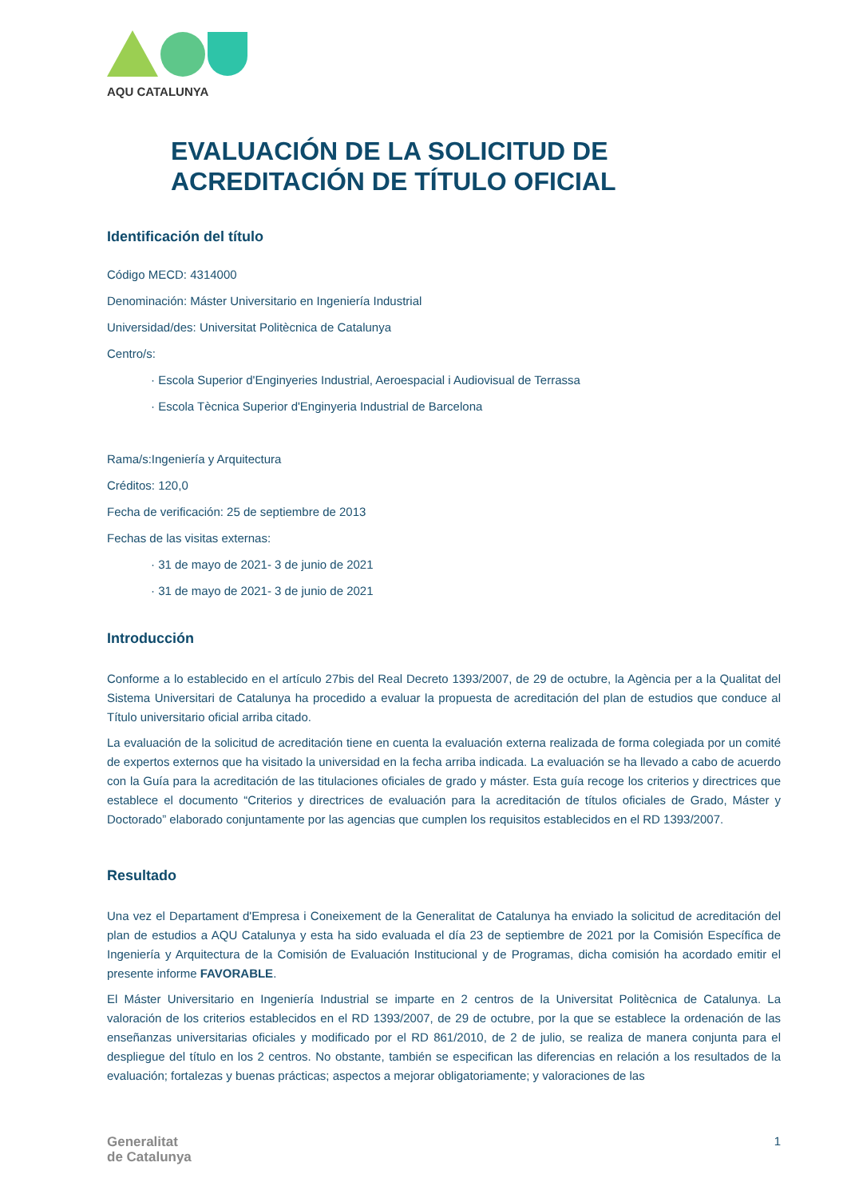AQU CATALUNYA
EVALUACIÓN DE LA SOLICITUD DE
ACREDITACIÓN DE TÍTULO OFICIAL
Identificación del título
Código MECD: 4314000
Denominación: Máster Universitario en Ingeniería Industrial
Universidad/des: Universitat Politècnica de Catalunya
Centro/s:
· Escola Superior d'Enginyeries Industrial, Aeroespacial i Audiovisual de Terrassa
· Escola Tècnica Superior d'Enginyeria Industrial de Barcelona
Rama/s:Ingeniería y Arquitectura
Créditos: 120,0
Fecha de verificación: 25 de septiembre de 2013
Fechas de las visitas externas:
· 31 de mayo de 2021- 3 de junio de 2021
· 31 de mayo de 2021- 3 de junio de 2021
Introducción
Conforme a lo establecido en el artículo 27bis del Real Decreto 1393/2007, de 29 de octubre, la Agència per a la Qualitat del Sistema Universitari de Catalunya ha procedido a evaluar la propuesta de acreditación del plan de estudios que conduce al Título universitario oficial arriba citado.
La evaluación de la solicitud de acreditación tiene en cuenta la evaluación externa realizada de forma colegiada por un comité de expertos externos que ha visitado la universidad en la fecha arriba indicada. La evaluación se ha llevado a cabo de acuerdo con la Guía para la acreditación de las titulaciones oficiales de grado y máster. Esta guía recoge los criterios y directrices que establece el documento “Criterios y directrices de evaluación para la acreditación de títulos oficiales de Grado, Máster y Doctorado” elaborado conjuntamente por las agencias que cumplen los requisitos establecidos en el RD 1393/2007.
Resultado
Una vez el Departament d'Empresa i Coneixement de la Generalitat de Catalunya ha enviado la solicitud de acreditación del plan de estudios a AQU Catalunya y esta ha sido evaluada el día 23 de septiembre de 2021 por la Comisión Específica de Ingeniería y Arquitectura de la Comisión de Evaluación Institucional y de Programas, dicha comisión ha acordado emitir el presente informe FAVORABLE.
El Máster Universitario en Ingeniería Industrial se imparte en 2 centros de la Universitat Politècnica de Catalunya. La valoración de los criterios establecidos en el RD 1393/2007, de 29 de octubre, por la que se establece la ordenación de las enseñanzas universitarias oficiales y modificado por el RD 861/2010, de 2 de julio, se realiza de manera conjunta para el despliegue del título en los 2 centros. No obstante, también se especifican las diferencias en relación a los resultados de la evaluación; fortalezas y buenas prácticas; aspectos a mejorar obligatoriamente; y valoraciones de las
Generalitat
de Catalunya
1